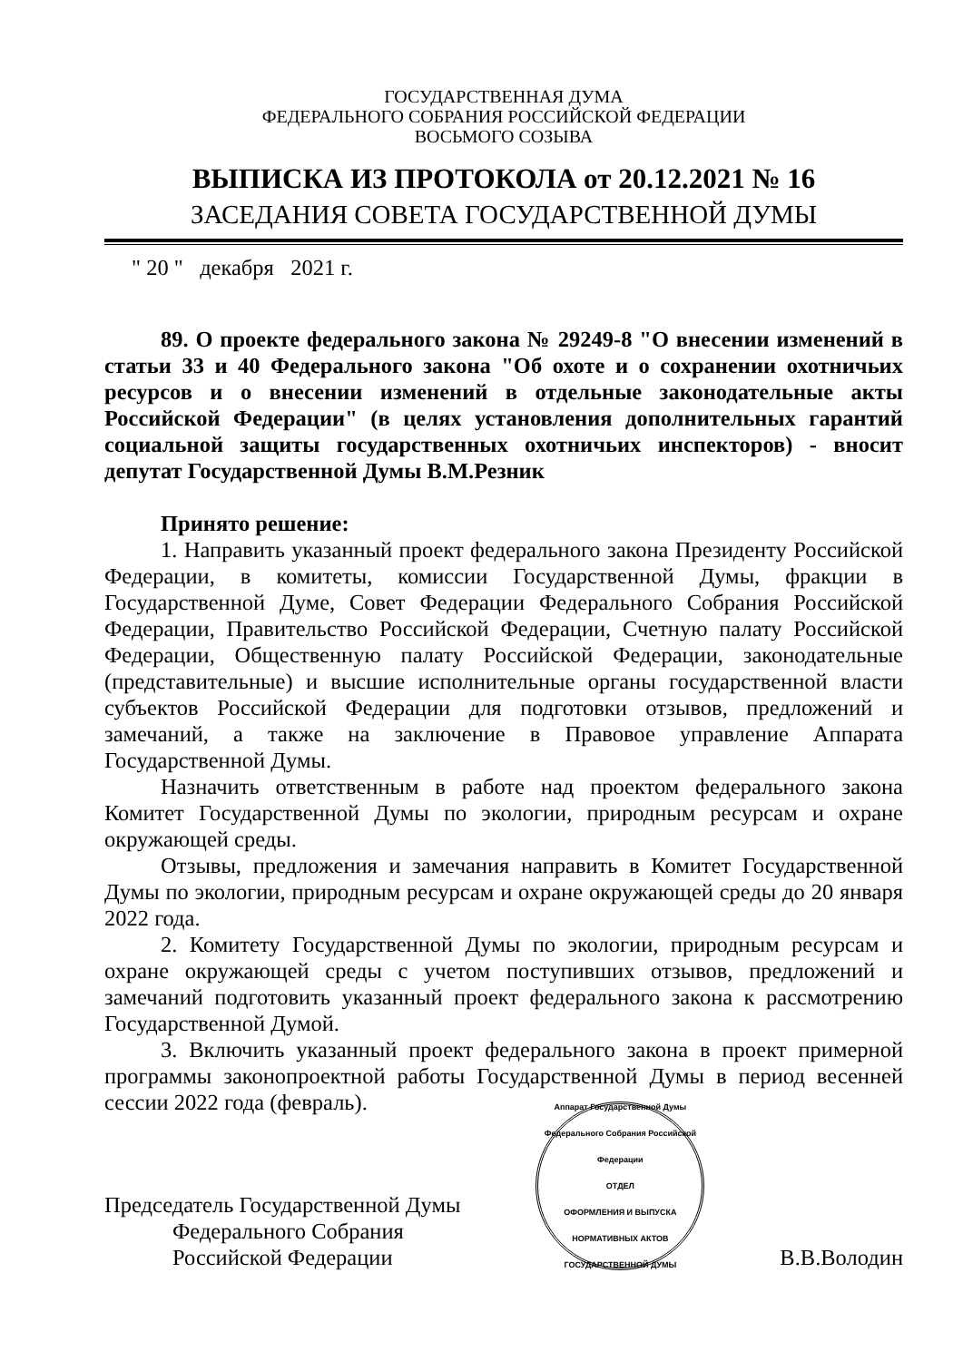ГОСУДАРСТВЕННАЯ ДУМА
ФЕДЕРАЛЬНОГО СОБРАНИЯ РОССИЙСКОЙ ФЕДЕРАЦИИ
ВОСЬМОГО СОЗЫВА
ВЫПИСКА ИЗ ПРОТОКОЛА от 20.12.2021 № 16
ЗАСЕДАНИЯ СОВЕТА ГОСУДАРСТВЕННОЙ ДУМЫ
" 20 " декабря 2021 г.
89. О проекте федерального закона № 29249-8 "О внесении изменений в статьи 33 и 40 Федерального закона "Об охоте и о сохранении охотничьих ресурсов и о внесении изменений в отдельные законодательные акты Российской Федерации" (в целях установления дополнительных гарантий социальной защиты государственных охотничьих инспекторов) - вносит депутат Государственной Думы В.М.Резник
Принято решение:
1. Направить указанный проект федерального закона Президенту Российской Федерации, в комитеты, комиссии Государственной Думы, фракции в Государственной Думе, Совет Федерации Федерального Собрания Российской Федерации, Правительство Российской Федерации, Счетную палату Российской Федерации, Общественную палату Российской Федерации, законодательные (представительные) и высшие исполнительные органы государственной власти субъектов Российской Федерации для подготовки отзывов, предложений и замечаний, а также на заключение в Правовое управление Аппарата Государственной Думы.
Назначить ответственным в работе над проектом федерального закона Комитет Государственной Думы по экологии, природным ресурсам и охране окружающей среды.
Отзывы, предложения и замечания направить в Комитет Государственной Думы по экологии, природным ресурсам и охране окружающей среды до 20 января 2022 года.
2. Комитету Государственной Думы по экологии, природным ресурсам и охране окружающей среды с учетом поступивших отзывов, предложений и замечаний подготовить указанный проект федерального закона к рассмотрению Государственной Думой.
3. Включить указанный проект федерального закона в проект примерной программы законопроектной работы Государственной Думы в период весенней сессии 2022 года (февраль).
Председатель Государственной Думы
Федерального Собрания
Российской Федерации
Аппарат Государственной Думы Федерального Собрания Российской Федерации
ОТДЕЛ
ОФОРМЛЕНИЯ И ВЫПУСКА
НОРМАТИВНЫХ АКТОВ
ГОСУДАРСТВЕННОЙ ДУМЫ
В.В.Володин